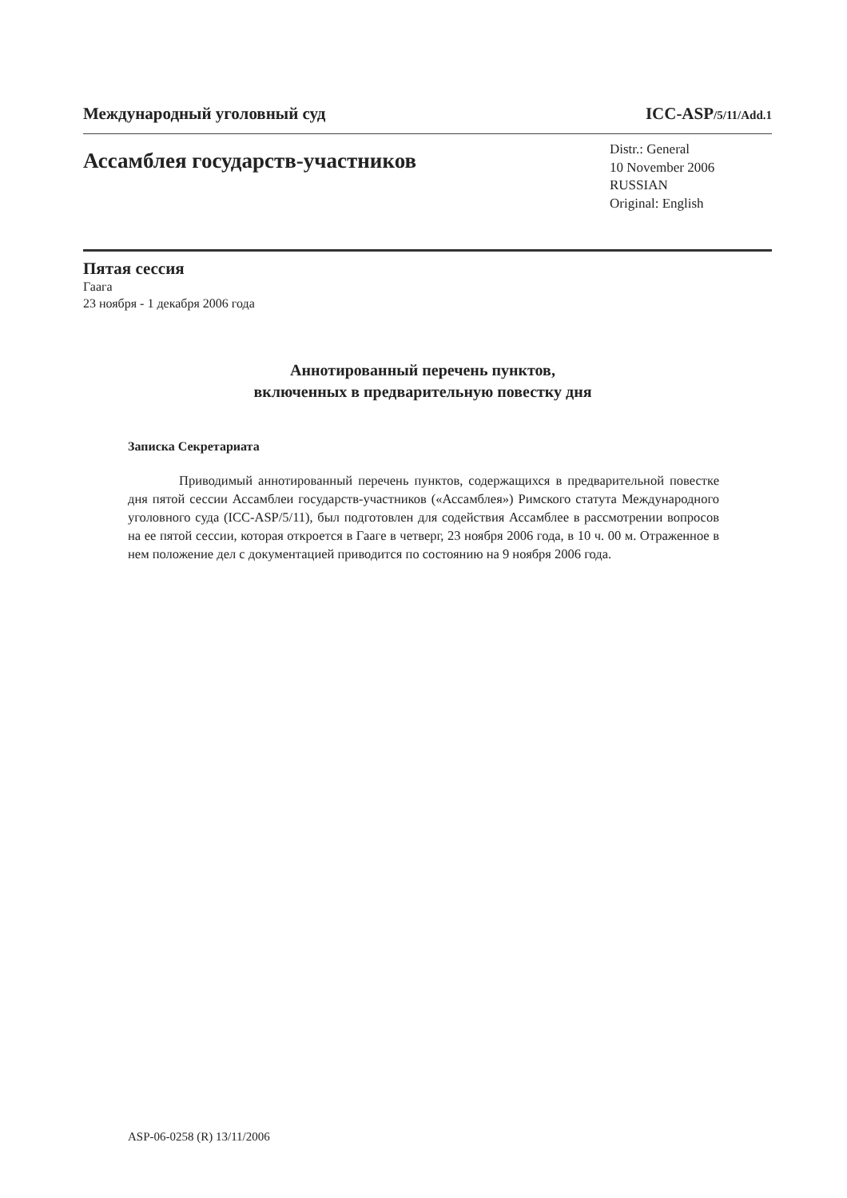Международный уголовный суд ICC-ASP/5/11/Add.1
Ассамблея государств-участников
Distr.: General
10 November 2006
RUSSIAN
Original: English
Пятая сессия
Гаага
23 ноября - 1 декабря 2006 года
Аннотированный перечень пунктов,
включенных в предварительную повестку дня
Записка Секретариата
Приводимый аннотированный перечень пунктов, содержащихся в предварительной повестке дня пятой сессии Ассамблеи государств-участников («Ассамблея») Римского статута Международного уголовного суда (ICC-ASP/5/11), был подготовлен для содействия Ассамблее в рассмотрении вопросов на ее пятой сессии, которая откроется в Гааге в четверг, 23 ноября 2006 года, в 10 ч. 00 м. Отраженное в нем положение дел с документацией приводится по состоянию на 9 ноября 2006 года.
ASP-06-0258 (R) 13/11/2006